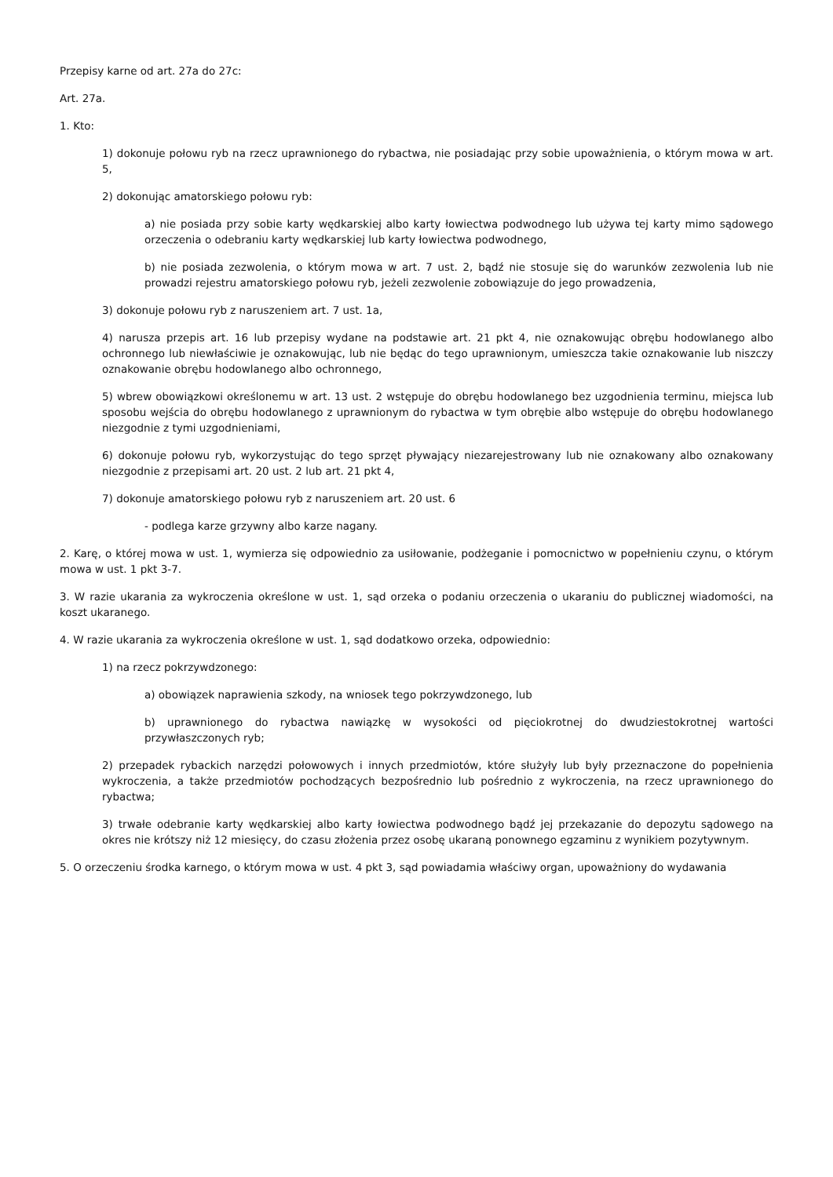Przepisy karne od art. 27a do 27c:
Art. 27a.
1. Kto:
1) dokonuje połowu ryb na rzecz uprawnionego do rybactwa, nie posiadając przy sobie upoważnienia, o którym mowa w art. 5,
2) dokonując amatorskiego połowu ryb:
a) nie posiada przy sobie karty wędkarskiej albo karty łowiectwa podwodnego lub używa tej karty mimo sądowego orzeczenia o odebraniu karty wędkarskiej lub karty łowiectwa podwodnego,
b) nie posiada zezwolenia, o którym mowa w art. 7 ust. 2, bądź nie stosuje się do warunków zezwolenia lub nie prowadzi rejestru amatorskiego połowu ryb, jeżeli zezwolenie zobowiązuje do jego prowadzenia,
3) dokonuje połowu ryb z naruszeniem art. 7 ust. 1a,
4) narusza przepis art. 16 lub przepisy wydane na podstawie art. 21 pkt 4, nie oznakowując obrębu hodowlanego albo ochronnego lub niewłaściwie je oznakowując, lub nie będąc do tego uprawnionym, umieszcza takie oznakowanie lub niszczy oznakowanie obrębu hodowlanego albo ochronnego,
5) wbrew obowiązkowi określonemu w art. 13 ust. 2 wstępuje do obrębu hodowlanego bez uzgodnienia terminu, miejsca lub sposobu wejścia do obrębu hodowlanego z uprawnionym do rybactwa w tym obrębie albo wstępuje do obrębu hodowlanego niezgodnie z tymi uzgodnieniami,
6) dokonuje połowu ryb, wykorzystując do tego sprzęt pływający niezarejestrowany lub nie oznakowany albo oznakowany niezgodnie z przepisami art. 20 ust. 2 lub art. 21 pkt 4,
7) dokonuje amatorskiego połowu ryb z naruszeniem art. 20 ust. 6
- podlega karze grzywny albo karze nagany.
2. Karę, o której mowa w ust. 1, wymierza się odpowiednio za usiłowanie, podżeganie i pomocnictwo w popełnieniu czynu, o którym mowa w ust. 1 pkt 3-7.
3. W razie ukarania za wykroczenia określone w ust. 1, sąd orzeka o podaniu orzeczenia o ukaraniu do publicznej wiadomości, na koszt ukaranego.
4. W razie ukarania za wykroczenia określone w ust. 1, sąd dodatkowo orzeka, odpowiednio:
1) na rzecz pokrzywdzonego:
a) obowiązek naprawienia szkody, na wniosek tego pokrzywdzonego, lub
b) uprawnionego do rybactwa nawiązkę w wysokości od pięciokrotnej do dwudziestokrotnej wartości przywłaszczonych ryb;
2) przepadek rybackich narzędzi połowowych i innych przedmiotów, które służyły lub były przeznaczone do popełnienia wykroczenia, a także przedmiotów pochodzących bezpośrednio lub pośrednio z wykroczenia, na rzecz uprawnionego do rybactwa;
3) trwałe odebranie karty wędkarskiej albo karty łowiectwa podwodnego bądź jej przekazanie do depozytu sądowego na okres nie krótszy niż 12 miesięcy, do czasu złożenia przez osobę ukaraną ponownego egzaminu z wynikiem pozytywnym.
5. O orzeczeniu środka karnego, o którym mowa w ust. 4 pkt 3, sąd powiadamia właściwy organ, upoważniony do wydawania